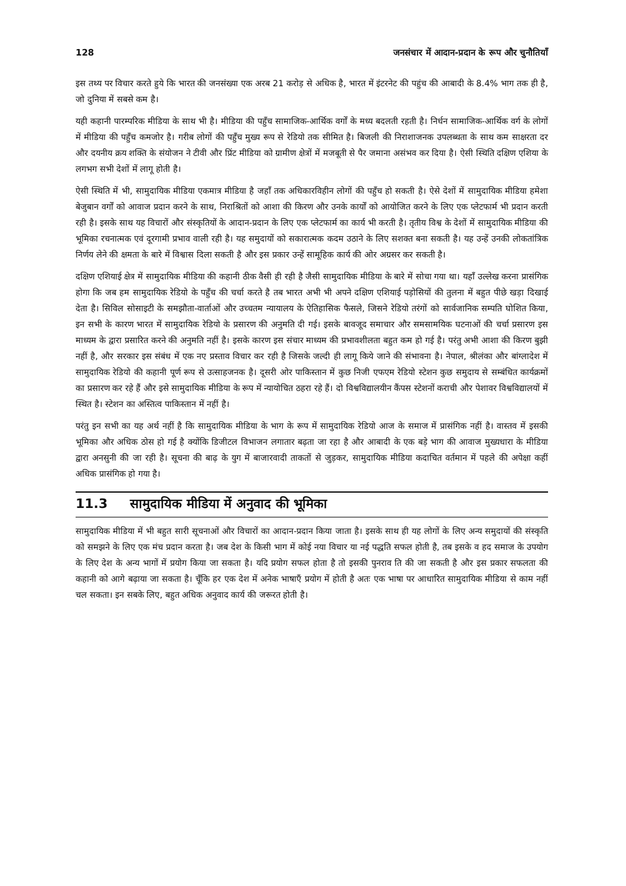128 जनसंचार में आदान-प्रदान के रूप और चुनौतियाँ
इस तथ्य पर विचार करते हुये कि भारत की जनसंख्या एक अरब 21 करोड़ से अधिक है, भारत में इंटरनेट की पहुंच की आबादी के 8.4% भाग तक ही है, जो दुनिया में सबसे कम है।
यही कहानी पारम्परिक मीडिया के साथ भी है। मीडिया की पहुँच सामाजिक-आर्थिक वर्गों के मध्य बदलती रहती है। निर्धन सामाजिक-आर्थिक वर्ग के लोगों में मीडिया की पहुँच कमजोर है। गरीब लोगों की पहुँच मुख्य रूप से रेडियो तक सीमित है। बिजली की निराशाजनक उपलब्धता के साथ कम साक्षरता दर और दयनीय क्रय शक्ति के संयोजन ने टीवी और प्रिंट मीडिया को ग्रामीण क्षेत्रों में मजबूती से पैर जमाना असंभव कर दिया है। ऐसी स्थिति दक्षिण एशिया के लगभग सभी देशों में लागू होती है।
ऐसी स्थिति में भी, सामुदायिक मीडिया एकमात्र मीडिया है जहाँ तक अधिकारविहीन लोगों की पहुँच हो सकती है। ऐसे देशों में सामुदायिक मीडिया हमेशा बेजुबान वर्गों को आवाज प्रदान करने के साथ, निराश्रितों को आशा की किरण और उनके कार्यों को आयोजित करने के लिए एक प्लेटफार्म भी प्रदान करती रही है। इसके साथ यह विचारों और संस्कृतियों के आदान-प्रदान के लिए एक प्लेटफार्म का कार्य भी करती है। तृतीय विश्व के देशों में सामुदायिक मीडिया की भूमिका रचनात्मक एवं दूरगामी प्रभाव वाली रही है। यह समुदायों को सकारात्मक कदम उठाने के लिए सशक्त बना सकती है। यह उन्हें उनकी लोकतांत्रिक निर्णय लेने की क्षमता के बारे में विश्वास दिला सकती है और इस प्रकार उन्हें सामूहिक कार्य की ओर अग्रसर कर सकती है।
दक्षिण एशियाई क्षेत्र में सामुदायिक मीडिया की कहानी ठीक वैसी ही रही है जैसी सामुदायिक मीडिया के बारे में सोचा गया था। यहाँ उल्लेख करना प्रासंगिक होगा कि जब हम सामुदायिक रेडियो के पहुँच की चर्चा करते है तब भारत अभी भी अपने दक्षिण एशियाई पड़ोसियों की तुलना में बहुत पीछे खड़ा दिखाई देता है। सिविल सोसाइटी के समझौता-वार्ताओं और उच्चतम न्यायालय के ऐतिहासिक फैसले, जिसने रेडियो तरंगों को सार्वजानिक सम्पति घोशित किया, इन सभी के कारण भारत में सामुदायिक रेडियो के प्रसारण की अनुमति दी गई। इसके बावजूद समाचार और समसामयिक घटनाओं की चर्चा प्रसारण इस माध्यम के द्वारा प्रसारित करने की अनुमति नहीं है। इसके कारण इस संचार माध्यम की प्रभावशीलता बहुत कम हो गई है। परंतु अभी आशा की किरण बुझी नहीं है, और सरकार इस संबंध में एक नए प्रस्ताव विचार कर रही है जिसके जल्दी ही लागू किये जाने की संभावना है। नेपाल, श्रीलंका और बांग्लादेश में सामुदायिक रेडियो की कहानी पूर्ण रूप से उत्साहजनक है। दूसरी ओर पाकिस्तान में कुछ निजी एफएम रेडियो स्टेशन कुछ समुदाय से सम्बंधित कार्यक्रमों का प्रसारण कर रहे हैं और इसे सामुदायिक मीडिया के रूप में न्यायोचित ठहरा रहे हैं। दो विश्वविद्यालयीन कैंपस स्टेशनों कराची और पेशावर विश्वविद्यालयों में स्थित है। स्टेशन का अस्तित्व पाकिस्तान में नहीं है।
परंतु इन सभी का यह अर्थ नहीं है कि सामुदायिक मीडिया के भाग के रूप में सामुदायिक रेडियो आज के समाज में प्रासंगिक नहीं है। वास्तव में इसकी भूमिका और अधिक ठोस हो गई है क्योंकि डिजीटल विभाजन लगातार बढ़ता जा रहा है और आबादी के एक बड़े भाग की आवाज मुख्यधारा के मीडिया द्वारा अनसुनी की जा रही है। सूचना की बाढ़ के युग में बाजारवादी ताकतों से जुड़कर, सामुदायिक मीडिया कदाचित वर्तमान में पहले की अपेक्षा कहीं अधिक प्रासंगिक हो गया है।
11.3 सामुदायिक मीडिया में अनुवाद की भूमिका
सामुदायिक मीडिया में भी बहुत सारी सूचनाओं और विचारों का आदान-प्रदान किया जाता है। इसके साथ ही यह लोगों के लिए अन्य समुदायों की संस्कृति को समझने के लिए एक मंच प्रदान करता है। जब देश के किसी भाग में कोई नया विचार या नई पद्धति सफल होती है, तब इसके व हद समाज के उपयोग के लिए देश के अन्य भागों में प्रयोग किया जा सकता है। यदि प्रयोग सफल होता है तो इसकी पुनराव ति की जा सकती है और इस प्रकार सफलता की कहानी को आगे बढ़ाया जा सकता है। चूँकि हर एक देश में अनेक भाषाएँ प्रयोग में होती है अतः एक भाषा पर आधारित सामुदायिक मीडिया से काम नहीं चल सकता। इन सबके लिए, बहुत अधिक अनुवाद कार्य की जरूरत होती है।